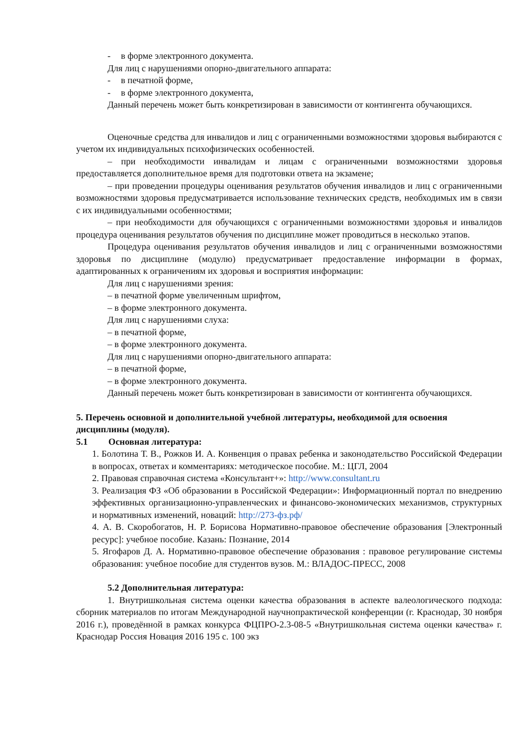- в форме электронного документа.
Для лиц с нарушениями опорно-двигательного аппарата:
- в печатной форме,
- в форме электронного документа,
Данный перечень может быть конкретизирован в зависимости от контингента обучающихся.
Оценочные средства для инвалидов и лиц с ограниченными возможностями здоровья выбираются с учетом их индивидуальных психофизических особенностей.
– при необходимости инвалидам и лицам с ограниченными возможностями здоровья предоставляется дополнительное время для подготовки ответа на экзамене;
– при проведении процедуры оценивания результатов обучения инвалидов и лиц с ограниченными возможностями здоровья предусматривается использование технических средств, необходимых им в связи с их индивидуальными особенностями;
– при необходимости для обучающихся с ограниченными возможностями здоровья и инвалидов процедура оценивания результатов обучения по дисциплине может проводиться в несколько этапов.
Процедура оценивания результатов обучения инвалидов и лиц с ограниченными возможностями здоровья по дисциплине (модулю) предусматривает предоставление информации в формах, адаптированных к ограничениям их здоровья и восприятия информации:
Для лиц с нарушениями зрения:
– в печатной форме увеличенным шрифтом,
– в форме электронного документа.
Для лиц с нарушениями слуха:
– в печатной форме,
– в форме электронного документа.
Для лиц с нарушениями опорно-двигательного аппарата:
– в печатной форме,
– в форме электронного документа.
Данный перечень может быть конкретизирован в зависимости от контингента обучающихся.
5. Перечень основной и дополнительной учебной литературы, необходимой для освоения дисциплины (модуля).
5.1 Основная литература:
1. Болотина Т. В., Рожков И. А. Конвенция о правах ребенка и законодательство Российской Федерации в вопросах, ответах и комментариях: методическое пособие. М.: ЦГЛ, 2004
2. Правовая справочная система «Консультант+»: http://www.consultant.ru
3. Реализация ФЗ «Об образовании в Российской Федерации»: Информационный портал по внедрению эффективных организационно-управленческих и финансово-экономических механизмов, структурных и нормативных изменений, новаций: http://273-фз.рф/
4. А. В. Скоробогатов, Н. Р. Борисова Нормативно-правовое обеспечение образования [Электронный ресурс]: учебное пособие. Казань: Познание, 2014
5. Ягофаров Д. А. Нормативно-правовое обеспечение образования : правовое регулирование системы образования: учебное пособие для студентов вузов. М.: ВЛАДОС-ПРЕСС, 2008
5.2 Дополнительная литература:
1. Внутришкольная система оценки качества образования в аспекте валеологического подхода: сборник материалов по итогам Международной научнопрактической конференции (г. Краснодар, 30 ноября 2016 г.), проведённой в рамках конкурса ФЦПРО-2.3-08-5 «Внутришкольная система оценки качества» г. Краснодар Россия Новация 2016 195 с. 100 экз